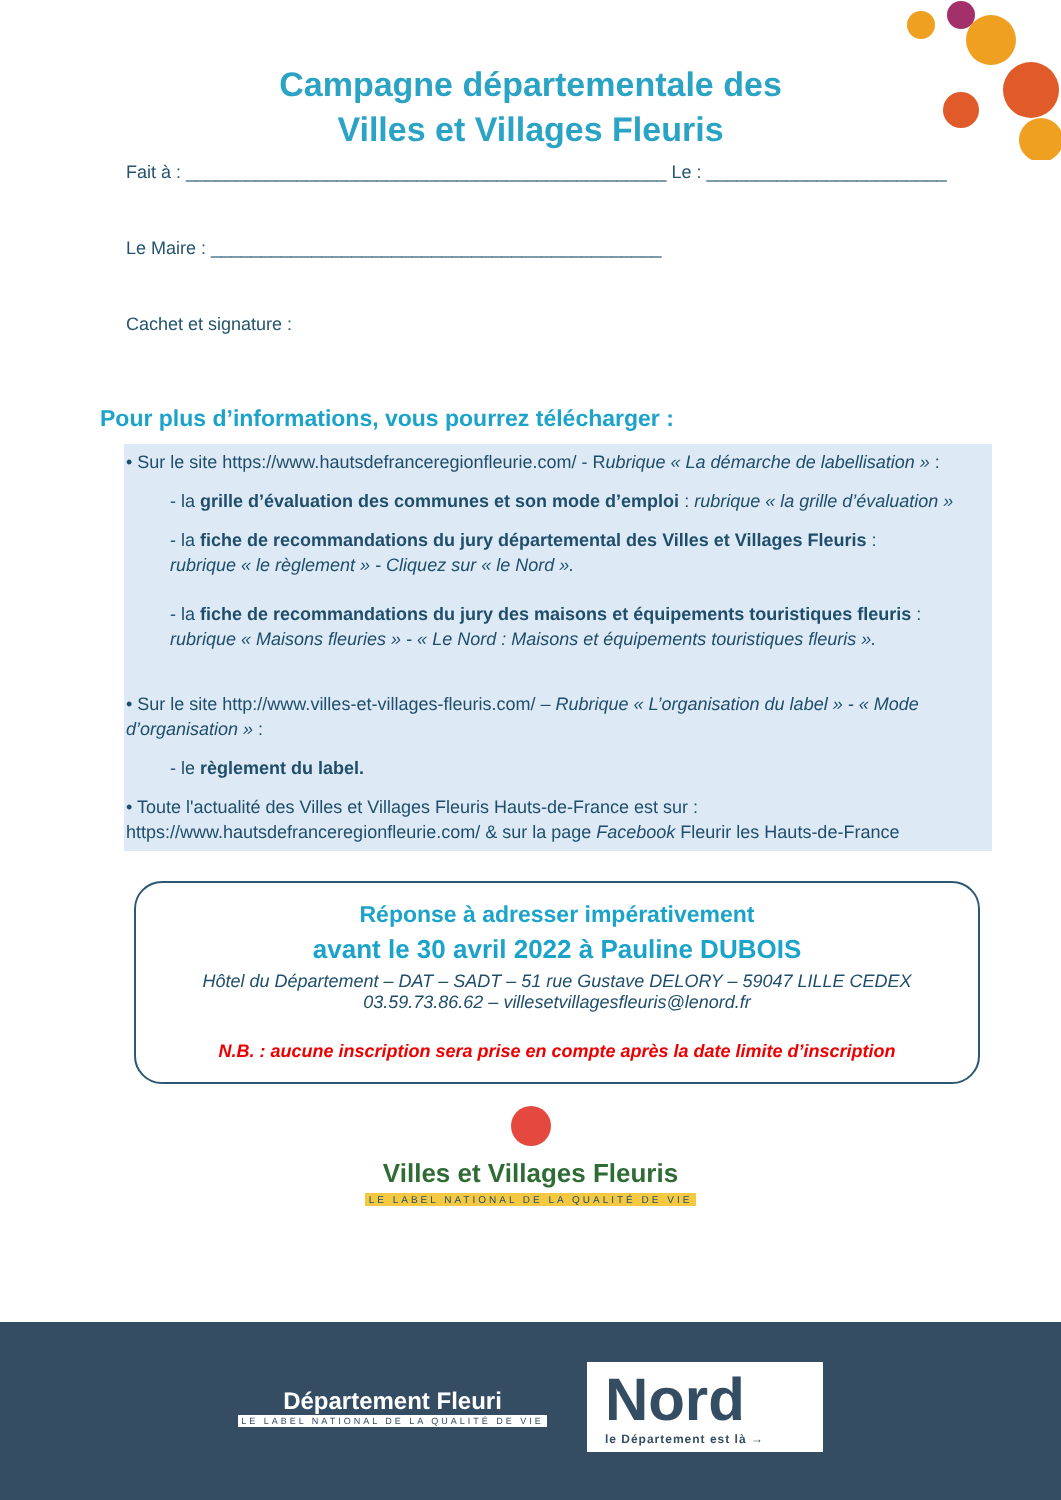Campagne départementale des
Villes et Villages Fleuris
Fait à : ________________________________________________ Le : ________________________
Le Maire : _____________________________________________
Cachet et signature :
Pour plus d’informations, vous pourrez télécharger :
• Sur le site https://www.hautsdefranceregionfleurie.com/ - Rubrique « La démarche de labellisation » :
- la grille d’évaluation des communes et son mode d’emploi : rubrique « la grille d’évaluation »
- la fiche de recommandations du jury départemental des Villes et Villages Fleuris :
rubrique « le règlement » - Cliquez sur « le Nord ».
- la fiche de recommandations du jury des maisons et équipements touristiques fleuris :
rubrique « Maisons fleuries » - « Le Nord : Maisons et équipements touristiques fleuris ».
• Sur le site http://www.villes-et-villages-fleuris.com/ – Rubrique « L’organisation du label » - « Mode d’organisation » :
- le règlement du label.
• Toute l'actualité des Villes et Villages Fleuris Hauts-de-France est sur : https://www.hautsdefranceregionfleurie.com/ & sur la page Facebook Fleurir les Hauts-de-France
Réponse à adresser impérativement
avant le 30 avril 2022 à Pauline DUBOIS
Hôtel du Département – DAT – SADT – 51 rue Gustave DELORY – 59047 LILLE CEDEX
03.59.73.86.62 – villesetvillagesfleuris@lenord.fr
N.B. : aucune inscription sera prise en compte après la date limite d’inscription
Villes et Villages Fleuris
LE LABEL NATIONAL DE LA QUALITÉ DE VIE
Département Fleuri
LE LABEL NATIONAL DE LA QUALITÉ DE VIE
Nord
le Département est là →